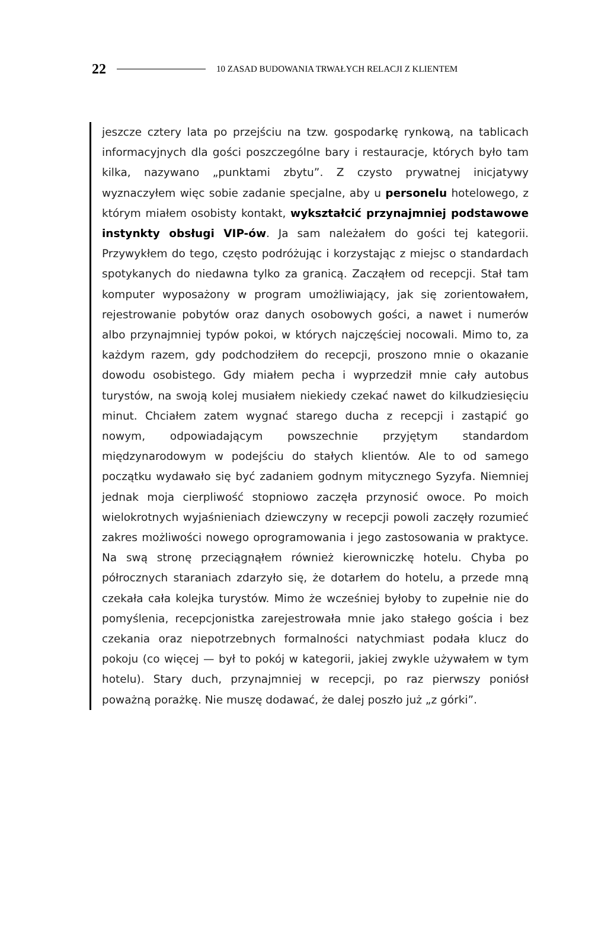22 10 ZASAD BUDOWANIA TRWAŁYCH RELACJI Z KLIENTEM
jeszcze cztery lata po przejściu na tzw. gospodarkę rynkową, na tablicach informacyjnych dla gości poszczególne bary i restauracje, których było tam kilka, nazywano „punktami zbytu”. Z czysto prywatnej inicjatywy wyznaczyłem więc sobie zadanie specjalne, aby u personelu hotelowego, z którym miałem osobisty kontakt, wykształcić przynajmniej podstawowe instynkty obsługi VIP-ów. Ja sam należałem do gości tej kategorii. Przywykłem do tego, często podróżując i korzystając z miejsc o standardach spotykanych do niedawna tylko za granicą. Zacząłem od recepcji. Stał tam komputer wyposażony w program umożliwiający, jak się zorientowałem, rejestrowanie pobytów oraz danych osobowych gości, a nawet i numerów albo przynajmniej typów pokoi, w których najczęściej nocowali. Mimo to, za każdym razem, gdy podchodziłem do recepcji, proszono mnie o okazanie dowodu osobistego. Gdy miałem pecha i wyprzedził mnie cały autobus turystów, na swoją kolej musiałem niekiedy czekać nawet do kilkudziesięciu minut. Chciałem zatem wygnać starego ducha z recepcji i zastąpić go nowym, odpowiadającym powszechnie przyjętym standardom międzynarodowym w podejściu do stałych klientów. Ale to od samego początku wydawało się być zadaniem godnym mitycznego Syzyfa. Niemniej jednak moja cierpliwość stopniowo zaczęła przynosić owoce. Po moich wielokrotnych wyjaśnieniach dziewczyny w recepcji powoli zaczęły rozumieć zakres możliwości nowego oprogramowania i jego zastosowania w praktyce. Na swą stronę przeciągnąłem również kierowniczkę hotelu. Chyba po półrocznych staraniach zdarzyło się, że dotarłem do hotelu, a przede mną czekała cała kolejka turystów. Mimo że wcześniej byłoby to zupełnie nie do pomyślenia, recepcjonistka zarejestrowała mnie jako stałego gościa i bez czekania oraz niepotrzebnych formalności natychmiast podała klucz do pokoju (co więcej — był to pokój w kategorii, jakiej zwykle używałem w tym hotelu). Stary duch, przynajmniej w recepcji, po raz pierwszy poniósł poważną porażkę. Nie muszę dodawać, że dalej poszło już „z górki”.